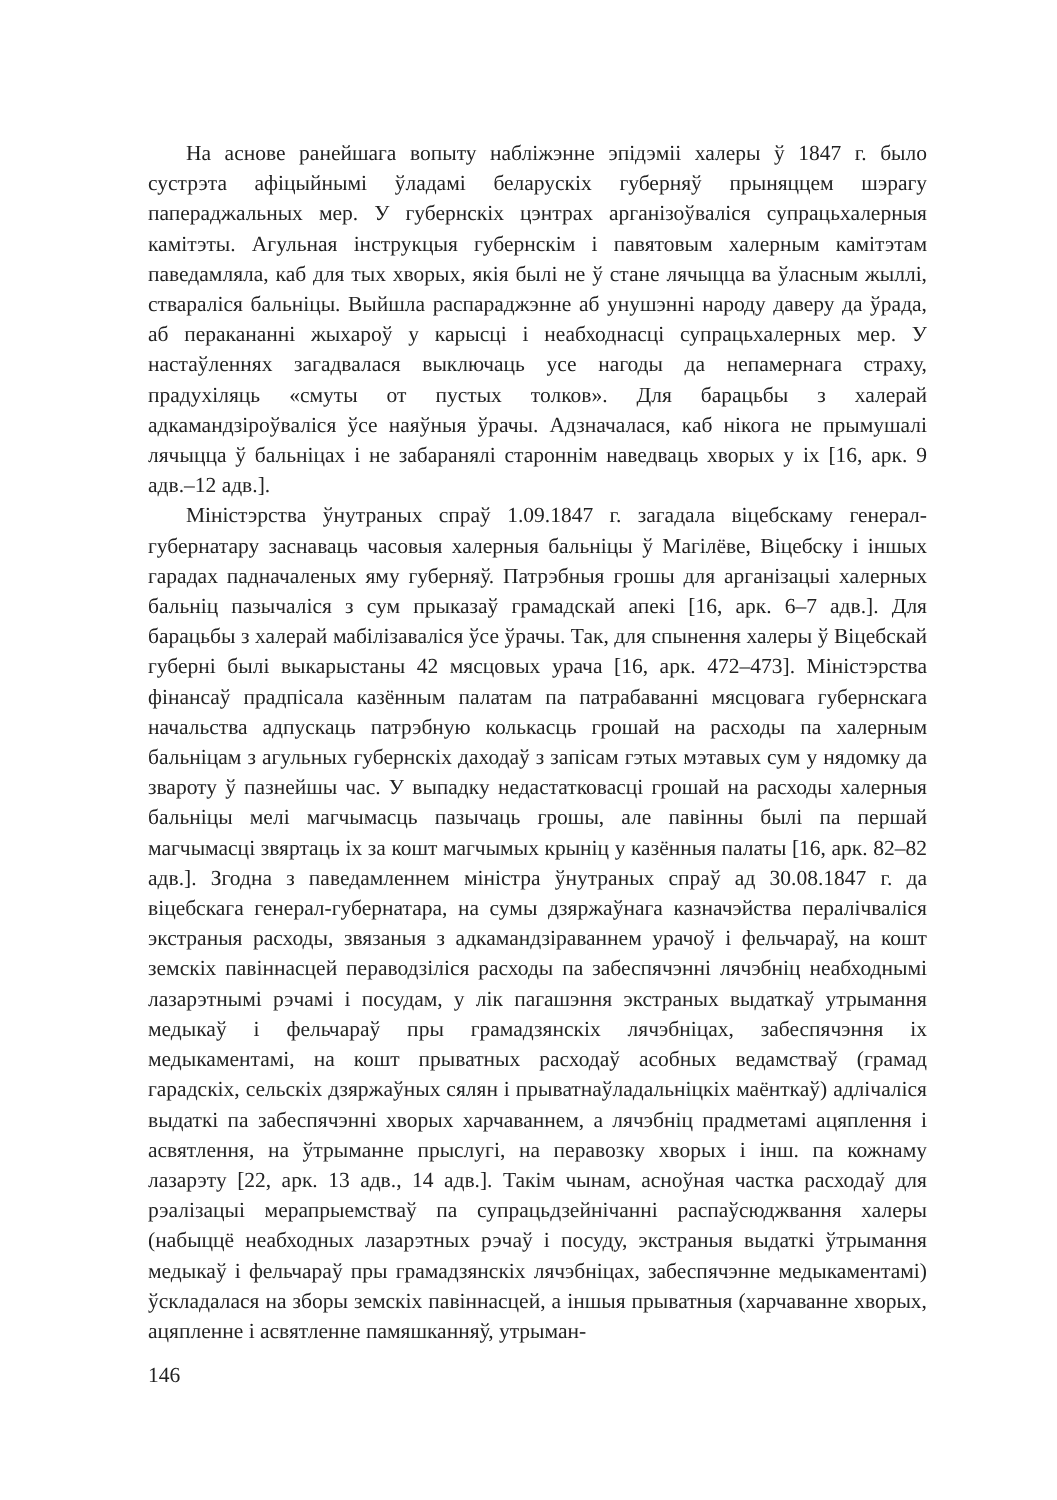На аснове ранейшага вопыту набліжэнне эпідэміі халеры ў 1847 г. было сустрэта афіцыйнымі ўладамі беларускіх губерняў прыняццем шэрагу папераджальных мер. У губернскіх цэнтрах арганізоўваліся супрацьхалерныя камітэты. Агульная інструкцыя губернскім і павятовым халерным камітэтам паведамляла, каб для тых хворых, якія былі не ў стане лячыцца ва ўласным жыллі, ствараліся бальніцы. Выйшла распараджэнне аб унушэнні народу даверу да ўрада, аб перакананні жыхароў у карысці і неабходнасці супрацьхалерных мер. У настаўленнях загадвалася выключаць усе нагоды да непамернага страху, прадухіляць «смуты от пустых толков». Для барацьбы з халерай адкамандзіроўваліся ўсе наяўныя ўрачы. Адзначалася, каб нікога не прымушалі лячыцца ў бальніцах і не забаранялі староннім наведваць хворых у іх [16, арк. 9 адв.–12 адв.].
Міністэрства ўнутраных спраў 1.09.1847 г. загадала віцебскаму генерал-губернатару заснаваць часовыя халерныя бальніцы ў Магілёве, Віцебску і іншых гарадах падначаленых яму губерняў. Патрэбныя грошы для арганізацыі халерных бальніц пазычаліся з сум прыказаў грамадскай апекі [16, арк. 6–7 адв.]. Для барацьбы з халерай мабілізаваліся ўсе ўрачы. Так, для спынення халеры ў Віцебскай губерні былі выкарыстаны 42 мясцовых урача [16, арк. 472–473]. Міністэрства фінансаў прадпісала казённым палатам па патрабаванні мясцовага губернскага начальства адпускаць патрэбную колькасць грошай на расходы па халерным бальніцам з агульных губернскіх даходаў з запісам гэтых мэтавых сум у нядомку да звароту ў пазнейшы час. У выпадку недастатковасці грошай на расходы халерныя бальніцы мелі магчымасць пазычаць грошы, але павінны былі па першай магчымасці звяртаць іх за кошт магчымых крыніц у казённыя палаты [16, арк. 82–82 адв.]. Згодна з паведамленнем міністра ўнутраных спраў ад 30.08.1847 г. да віцебскага генерал-губернатара, на сумы дзяржаўнага казначэйства пералічваліся экстраныя расходы, звязаныя з адкамандзіраваннем урачоў і фельчараў, на кошт земскіх павіннасцей пераводзіліся расходы па забеспячэнні лячэбніц неабходнымі лазарэтнымі рэчамі і посудам, у лік пагашэння экстраных выдаткаў утрымання медыкаў і фельчараў пры грамадзянскіх лячэбніцах, забеспячэння іх медыкаментамі, на кошт прыватных расходаў асобных ведамстваў (грамад гарадскіх, сельскіх дзяржаўных сялян і прыватнаўладальніцкіх маёнткаў) адлічаліся выдаткі па забеспячэнні хворых харчаваннем, а лячэбніц прадметамі ацяплення і асвятлення, на ўтрыманне прыслугі, на перавозку хворых і інш. па кожнаму лазарэту [22, арк. 13 адв., 14 адв.]. Такім чынам, асноўная частка расходаў для рэалізацыі мерапрыемстваў па супрацьдзейнічанні распаўсюджвання халеры (набыццё неабходных лазарэтных рэчаў і посуду, экстраныя выдаткі ўтрымання медыкаў і фельчараў пры грамадзянскіх лячэбніцах, забеспячэнне медыкаментамі) ўскладалася на зборы земскіх павіннасцей, а іншыя прыватныя (харчаванне хворых, ацяпленне і асвятленне памяшканняў, утрыман-
146